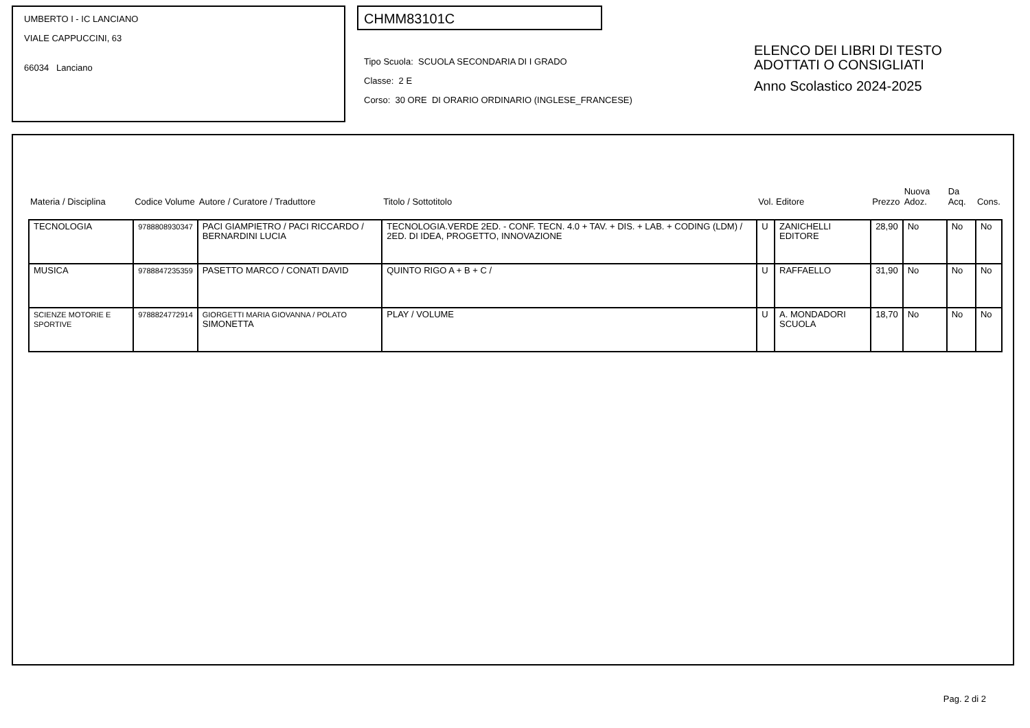UMBERTO I - IC LANCIANO
VIALE CAPPUCCINI, 63
66034 Lanciano
CHMM83101C
Tipo Scuola: SCUOLA SECONDARIA DI I GRADO
Classe: 2 E
Corso: 30 ORE DI ORARIO ORDINARIO (INGLESE_FRANCESE)
ELENCO DEI LIBRI DI TESTO
ADOTTATI O CONSIGLIATI
Anno Scolastico 2024-2025
| Materia / Disciplina | Codice Volume | Autore / Curatore / Traduttore | Titolo / Sottotitolo | Vol. | Editore | Prezzo | Nuova Adoz. | Da Acq. | Cons. |
| --- | --- | --- | --- | --- | --- | --- | --- | --- | --- |
| TECNOLOGIA | 9788808930347 | PACI GIAMPIETRO / PACI RICCARDO / BERNARDINI LUCIA | TECNOLOGIA.VERDE 2ED. - CONF. TECN. 4.0 + TAV. + DIS. + LAB. + CODING (LDM) / 2ED. DI IDEA, PROGETTO, INNOVAZIONE | U | ZANICHELLI EDITORE | 28,90 | No | No | No |
| MUSICA | 9788847235359 | PASETTO MARCO / CONATI DAVID | QUINTO RIGO A + B + C / | U | RAFFAELLO | 31,90 | No | No | No |
| SCIENZE MOTORIE E SPORTIVE | 9788824772914 | GIORGETTI MARIA GIOVANNA / POLATO SIMONETTA | PLAY / VOLUME | U | A. MONDADORI SCUOLA | 18,70 | No | No | No |
Pag. 2 di 2